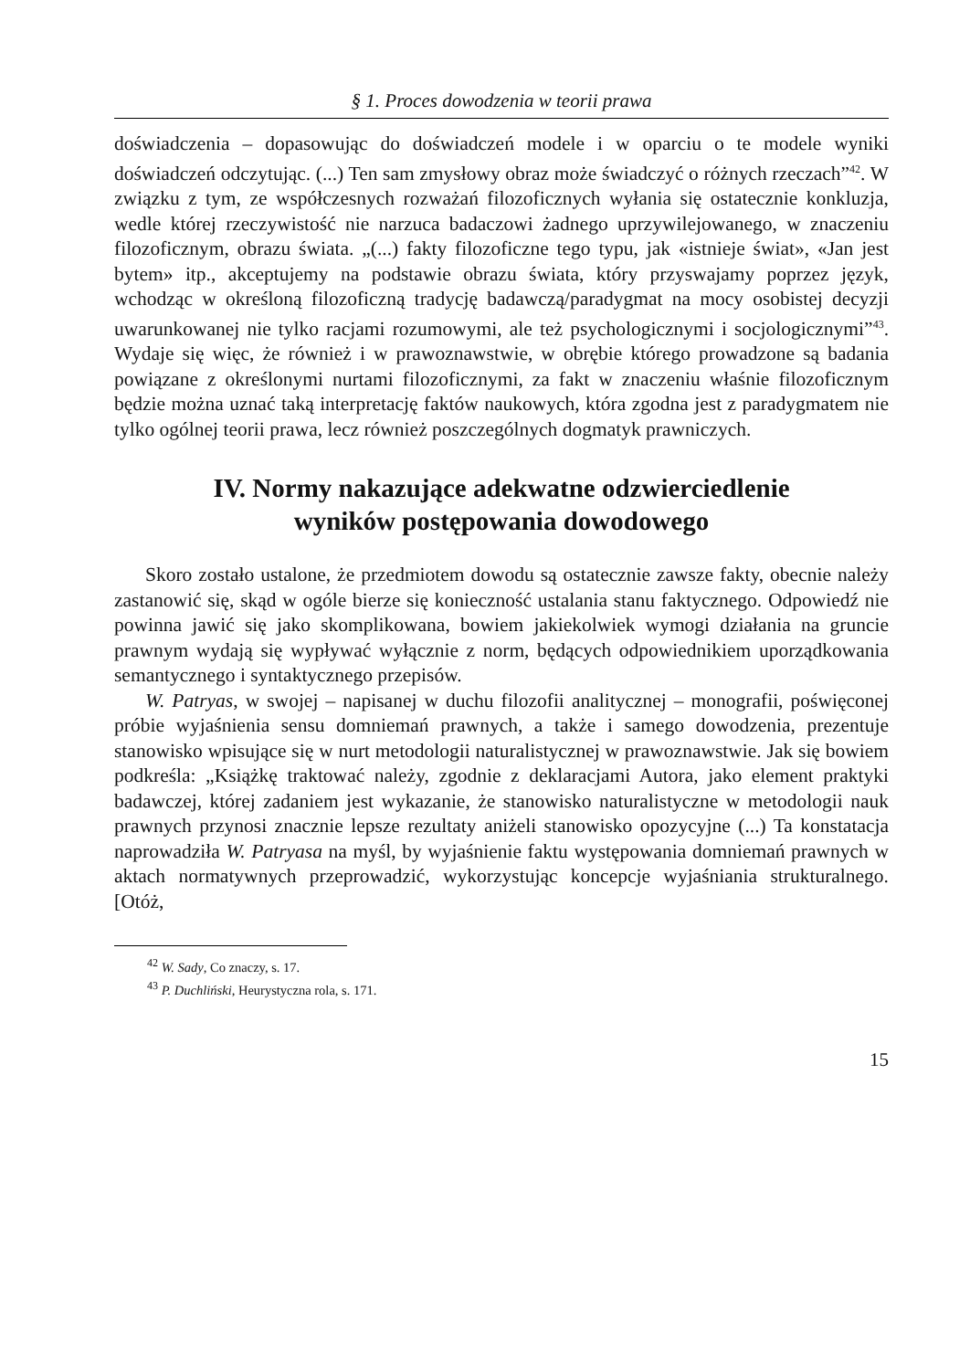§ 1. Proces dowodzenia w teorii prawa
doświadczenia – dopasowując do doświadczeń modele i w oparciu o te modele wyniki doświadczeń odczytując. (...) Ten sam zmysłowy obraz może świadczyć o różnych rzeczach”<sup>42</sup>. W związku z tym, ze współczesnych rozważań filozoficznych wyłania się ostatecznie konkluzja, wedle której rzeczywistość nie narzuca badaczowi żadnego uprzywilejowanego, w znaczeniu filozoficznym, obrazu świata. „(...) fakty filozoficzne tego typu, jak «istnieje świat», «Jan jest bytem» itp., akceptujemy na podstawie obrazu świata, który przyswajamy poprzez język, wchodząc w określoną filozoficzną tradycję badawczą/paradygmat na mocy osobistej decyzji uwarunkowanej nie tylko racjami rozumowymi, ale też psychologicznymi i socjologicznymi”<sup>43</sup>. Wydaje się więc, że również i w prawoznawstwie, w obrębie którego prowadzone są badania powiązane z określonymi nurtami filozoficznymi, za fakt w znaczeniu właśnie filozoficznym będzie można uznać taką interpretację faktów naukowych, która zgodna jest z paradygmatem nie tylko ogólnej teorii prawa, lecz również poszczególnych dogmatyk prawniczych.
IV. Normy nakazujące adekwatne odzwierciedlenie
wyników postępowania dowodowego
Skoro zostało ustalone, że przedmiotem dowodu są ostatecznie zawsze fakty, obecnie należy zastanowić się, skąd w ogóle bierze się konieczność ustalania stanu faktycznego. Odpowiedź nie powinna jawić się jako skomplikowana, bowiem jakiekolwiek wymogi działania na gruncie prawnym wydają się wypływać wyłącznie z norm, będących odpowiednikiem uporządkowania semantycznego i syntaktycznego przepisów.
W. Patryas, w swojej – napisanej w duchu filozofii analitycznej – monografii, poświęconej próbie wyjaśnienia sensu domniemań prawnych, a także i samego dowodzenia, prezentuje stanowisko wpisujące się w nurt metodologii naturalistycznej w prawoznawstwie. Jak się bowiem podkreśla: „Książkę traktować należy, zgodnie z deklaracjami Autora, jako element praktyki badawczej, której zadaniem jest wykazanie, że stanowisko naturalistyczne w metodologii nauk prawnych przynosi znacznie lepsze rezultaty aniżeli stanowisko opozycyjne (...) Ta konstatacja naprowadziła W. Patryasa na myśl, by wyjaśnienie faktu występowania domniemań prawnych w aktach normatywnych przeprowadzić, wykorzystując koncepcje wyjaśniania strukturalnego. [Otóż,
<sup>42</sup> W. Sady, Co znaczy, s. 17.
<sup>43</sup> P. Duchliński, Heurystyczna rola, s. 171.
15